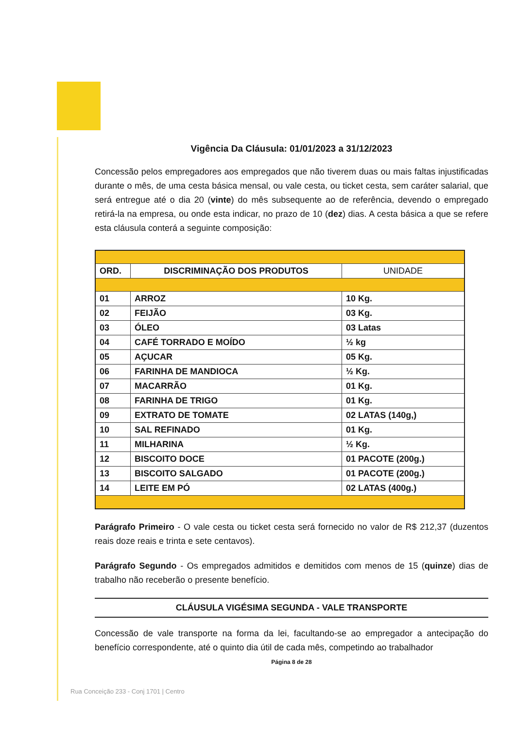Vigência Da Cláusula: 01/01/2023 a 31/12/2023
Concessão pelos empregadores aos empregados que não tiverem duas ou mais faltas injustificadas durante o mês, de uma cesta básica mensal, ou vale cesta, ou ticket cesta, sem caráter salarial, que será entregue até o dia 20 (vinte) do mês subsequente ao de referência, devendo o empregado retirá-la na empresa, ou onde esta indicar, no prazo de 10 (dez) dias. A cesta básica a que se refere esta cláusula conterá a seguinte composição:
| ORD. | DISCRIMINAÇÃO DOS PRODUTOS | UNIDADE |
| --- | --- | --- |
| 01 | ARROZ | 10 Kg. |
| 02 | FEIJÃO | 03 Kg. |
| 03 | ÓLEO | 03 Latas |
| 04 | CAFÉ TORRADO E MOÍDO | ½ kg |
| 05 | AÇUCAR | 05 Kg. |
| 06 | FARINHA DE MANDIOCA | ½ Kg. |
| 07 | MACARRÃO | 01 Kg. |
| 08 | FARINHA DE TRIGO | 01 Kg. |
| 09 | EXTRATO DE TOMATE | 02 LATAS (140g,) |
| 10 | SAL REFINADO | 01 Kg. |
| 11 | MILHARINA | ½ Kg. |
| 12 | BISCOITO DOCE | 01 PACOTE (200g.) |
| 13 | BISCOITO SALGADO | 01 PACOTE (200g.) |
| 14 | LEITE EM PÓ | 02 LATAS (400g.) |
Parágrafo Primeiro - O vale cesta ou ticket cesta será fornecido no valor de R$ 212,37 (duzentos reais doze reais e trinta e sete centavos).
Parágrafo Segundo - Os empregados admitidos e demitidos com menos de 15 (quinze) dias de trabalho não receberão o presente benefício.
CLÁUSULA VIGÉSIMA SEGUNDA - VALE TRANSPORTE
Concessão de vale transporte na forma da lei, facultando-se ao empregador a antecipação do benefício correspondente, até o quinto dia útil de cada mês, competindo ao trabalhador
Página 8 de 28
Rua Conceição 233 - Conj 1701 | Centro